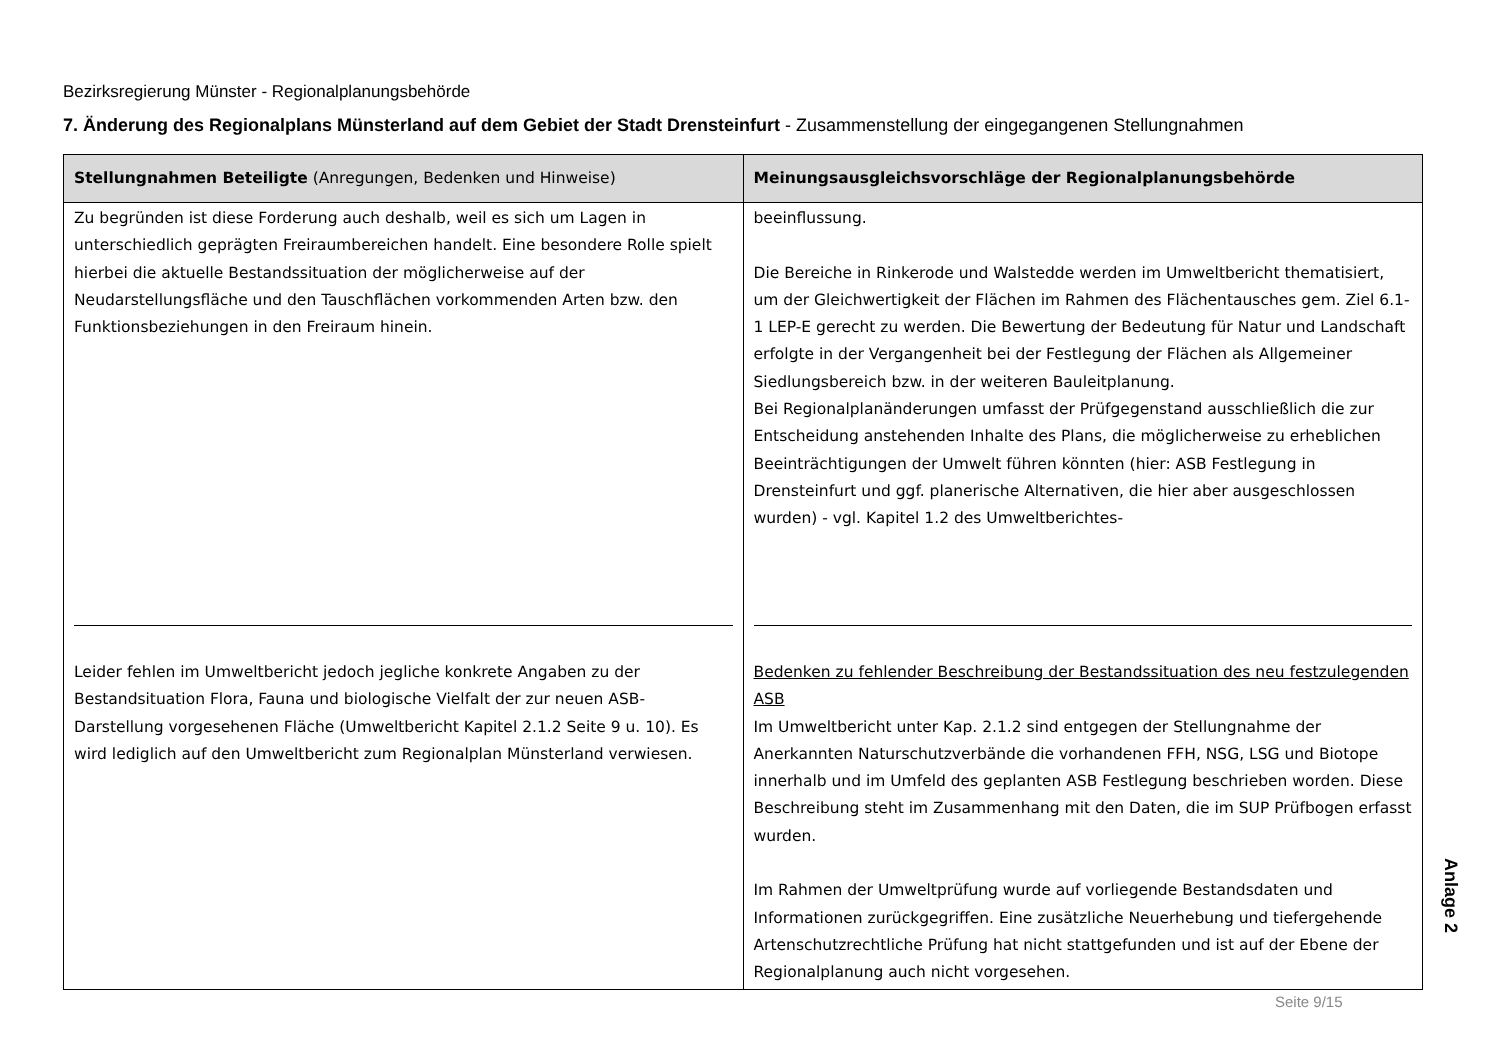Bezirksregierung Münster - Regionalplanungsbehörde
7. Änderung des Regionalplans Münsterland auf dem Gebiet der Stadt Drensteinfurt - Zusammenstellung der eingegangenen Stellungnahmen
| Stellungnahmen Beteiligte (Anregungen, Bedenken und Hinweise) | Meinungsausgleichsvorschläge der Regionalplanungsbehörde |
| --- | --- |
| Zu begründen ist diese Forderung auch deshalb, weil es sich um Lagen in unterschiedlich geprägten Freiraumbereichen handelt. Eine besondere Rolle spielt hierbei die aktuelle Bestandssituation der möglicherweise auf der Neudarstellungsfläche und den Tauschflächen vorkommenden Arten bzw. den Funktionsbeziehungen in den Freiraum hinein. Leider fehlen im Umweltbericht jedoch jegliche konkrete Angaben zu der Bestandsituation Flora, Fauna und biologische Vielfalt der zur neuen ASB-Darstellung vorgesehenen Fläche (Umweltbericht Kapitel 2.1.2 Seite 9 u. 10). Es wird lediglich auf den Umweltbericht zum Regionalplan Münsterland verwiesen. | beeinflussung. Die Bereiche in Rinkerode und Walstedde werden im Umweltbericht thematisiert, um der Gleichwertigkeit der Flächen im Rahmen des Flächentausches gem. Ziel 6.1-1 LEP-E gerecht zu werden. Die Bewertung der Bedeutung für Natur und Landschaft erfolgte in der Vergangenheit bei der Festlegung der Flächen als Allgemeiner Siedlungsbereich bzw. in der weiteren Bauleitplanung. Bei Regionalplanänderungen umfasst der Prüfgegenstand ausschließlich die zur Entscheidung anstehenden Inhalte des Plans, die möglicherweise zu erheblichen Beeinträchtigungen der Umwelt führen könnten (hier: ASB Festlegung in Drensteinfurt und ggf. planerische Alternativen, die hier aber ausgeschlossen wurden) - vgl. Kapitel 1.2 des Umweltberichtes- Bedenken zu fehlender Beschreibung der Bestandssituation des neu festzulegenden ASB Im Umweltbericht unter Kap. 2.1.2 sind entgegen der Stellungnahme der Anerkannten Naturschutzverbände die vorhandenen FFH, NSG, LSG und Biotope innerhalb und im Umfeld des geplanten ASB Festlegung beschrieben worden. Diese Beschreibung steht im Zusammenhang mit den Daten, die im SUP Prüfbogen erfasst wurden. Im Rahmen der Umweltprüfung wurde auf vorliegende Bestandsdaten und Informationen zurückgegriffen. Eine zusätzliche Neuerhebung und tiefergehende Artenschutzrechtliche Prüfung hat nicht stattgefunden und ist auf der Ebene der Regionalplanung auch nicht vorgesehen. |
Anlage 2
Seite 9/15